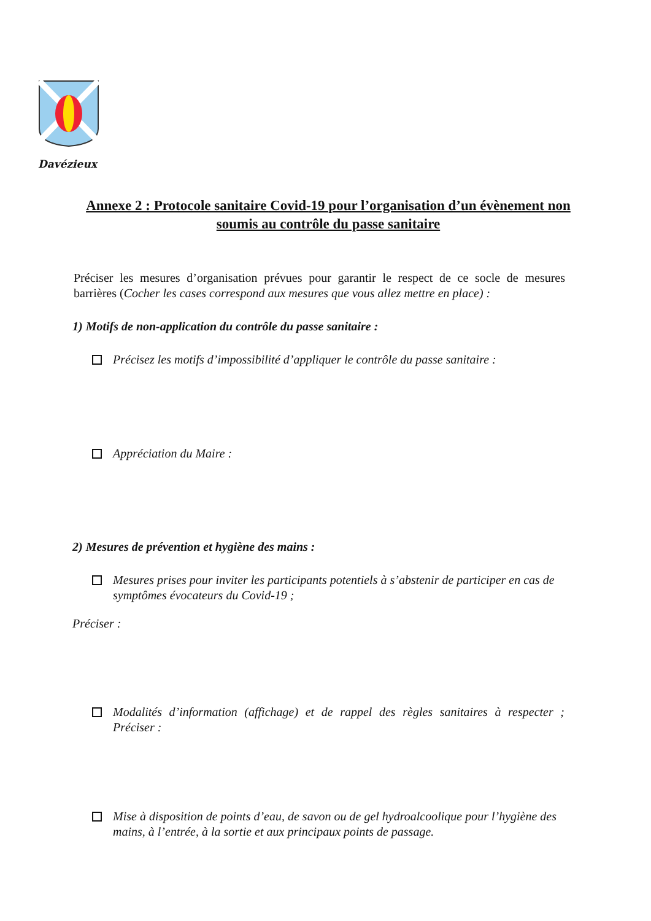Davézieux
Annexe 2 : Protocole sanitaire Covid-19 pour l’organisation d’un évènement non soumis au contrôle du passe sanitaire
Préciser les mesures d’organisation prévues pour garantir le respect de ce socle de mesures barrières (Cocher les cases correspond aux mesures que vous allez mettre en place) :
1) Motifs de non-application du contrôle du passe sanitaire :
Précisez les motifs d’impossibilité d’appliquer le contrôle du passe sanitaire :
Appréciation du Maire :
2) Mesures de prévention et hygiène des mains :
Mesures prises pour inviter les participants potentiels à s’abstenir de participer en cas de symptômes évocateurs du Covid-19 ;
Préciser :
Modalités d’information (affichage) et de rappel des règles sanitaires à respecter ; Préciser :
Mise à disposition de points d’eau, de savon ou de gel hydroalcoolique pour l’hygiène des mains, à l’entrée, à la sortie et aux principaux points de passage.